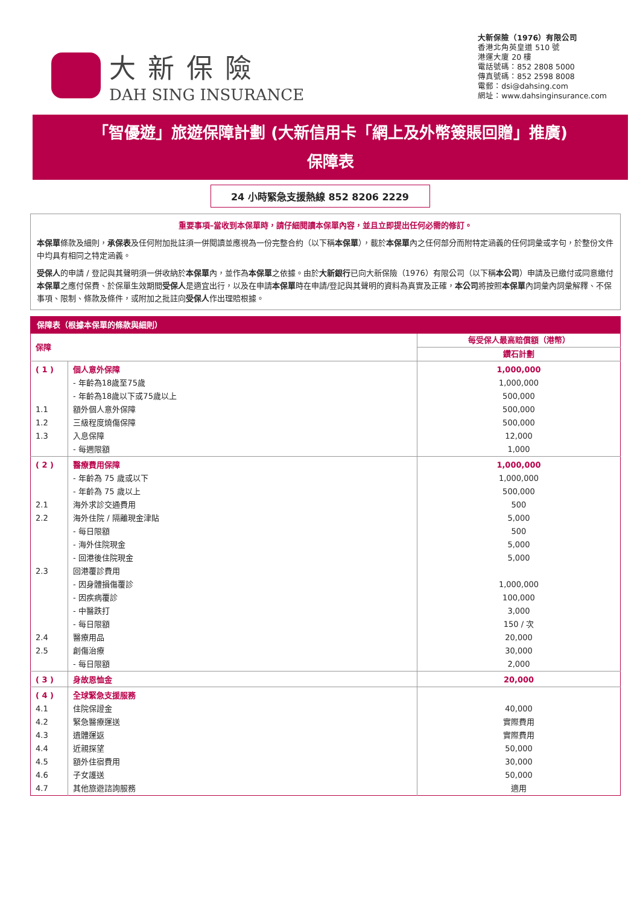大新保險
DAH SING INSURANCE
大新保險（1976）有限公司
香港北角英皇道 510 號
港運大廈 20 樓
電話號碼：852 2808 5000
傳真號碼：852 2598 8008
電郵：dsi@dahsing.com
網址：www.dahsinginsurance.com
「智優遊」旅遊保障計劃 (大新信用卡「網上及外幣簽賬回贈」推廣)
保障表
24 小時緊急支援熱線 852 8206 2229
重要事項–當收到本保單時，請仔細閱讀本保單內容，並且立即提出任何必需的修訂。
本保單條款及細則，承保表及任何附加批註須一併閱讀並應視為一份完整合約（以下稱本保單），載於本保單內之任何部分而附特定涵義的任何詞彙或字句，於整份文件中均具有相同之特定涵義。
受保人的申請 / 登記與其聲明須一併收納於本保單內，並作為本保單之依據。由於大新銀行已向大新保險（1976）有限公司（以下稱本公司）申請及已繳付或同意繳付本保單之應付保費、於保單生效期間受保人是適宜出行，以及在申請本保單時在申請/登記與其聲明的資料為真實及正確，本公司將按照本保單內詞彙內詞彙解釋、不保事項、限制、條款及條件，或附加之批註向受保人作出理賠根據。
| 保障表（根據本保單的條款與細則） | | |
| --- | --- | --- |
| 保障 | | 每受保人最高賠償額（港幣） |
| | | 鑽石計劃 |
| ( 1 ) | 個人意外保障 | 1,000,000 |
| | - 年齡為18歲至75歲 | 1,000,000 |
| | - 年齡為18歲以下或75歲以上 | 500,000 |
| 1.1 | 額外個人意外保障 | 500,000 |
| 1.2 | 三級程度燒傷保障 | 500,000 |
| 1.3 | 入息保障 | 12,000 |
| | - 每週限額 | 1,000 |
| ( 2 ) | 醫療費用保障 | 1,000,000 |
| | - 年齡為 75 歲或以下 | 1,000,000 |
| | - 年齡為 75 歲以上 | 500,000 |
| 2.1 | 海外求診交通費用 | 500 |
| 2.2 | 海外住院 / 隔離現金津貼 | 5,000 |
| | - 每日限額 | 500 |
| | - 海外住院現金 | 5,000 |
| | - 回港後住院現金 | 5,000 |
| 2.3 | 回港覆診費用 | |
| | - 因身體損傷覆診 | 1,000,000 |
| | - 因疾病覆診 | 100,000 |
| | - 中醫跌打 | 3,000 |
| | - 每日限額 | 150 / 次 |
| 2.4 | 醫療用品 | 20,000 |
| 2.5 | 創傷治療 | 30,000 |
| | - 每日限額 | 2,000 |
| ( 3 ) | 身故恩恤金 | 20,000 |
| ( 4 ) | 全球緊急支援服務 | |
| 4.1 | 住院保證金 | 40,000 |
| 4.2 | 緊急醫療運送 | 實際費用 |
| 4.3 | 遺體運返 | 實際費用 |
| 4.4 | 近親探望 | 50,000 |
| 4.5 | 額外住宿費用 | 30,000 |
| 4.6 | 子女護送 | 50,000 |
| 4.7 | 其他旅遊諮詢服務 | 適用 |